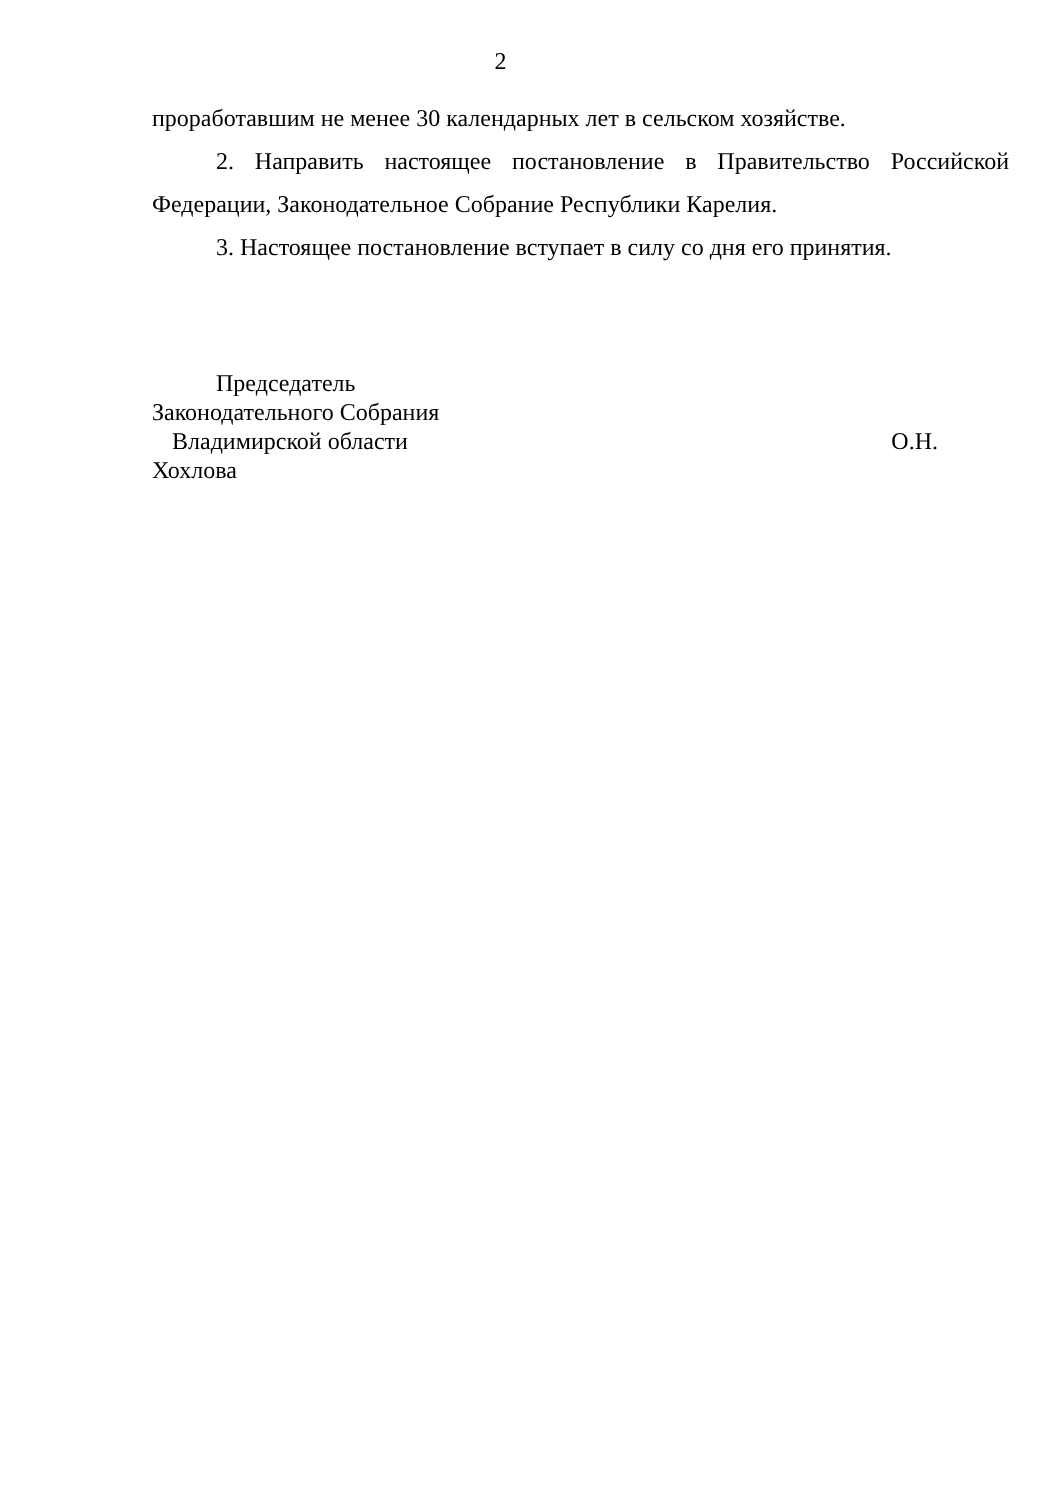2
проработавшим не менее 30 календарных лет в сельском хозяйстве.
2. Направить настоящее постановление в Правительство Российской Федерации, Законодательное Собрание Республики Карелия.
3. Настоящее постановление вступает в силу со дня его принятия.
Председатель
Законодательного Собрания
Владимирской области О.Н.
Хохлова